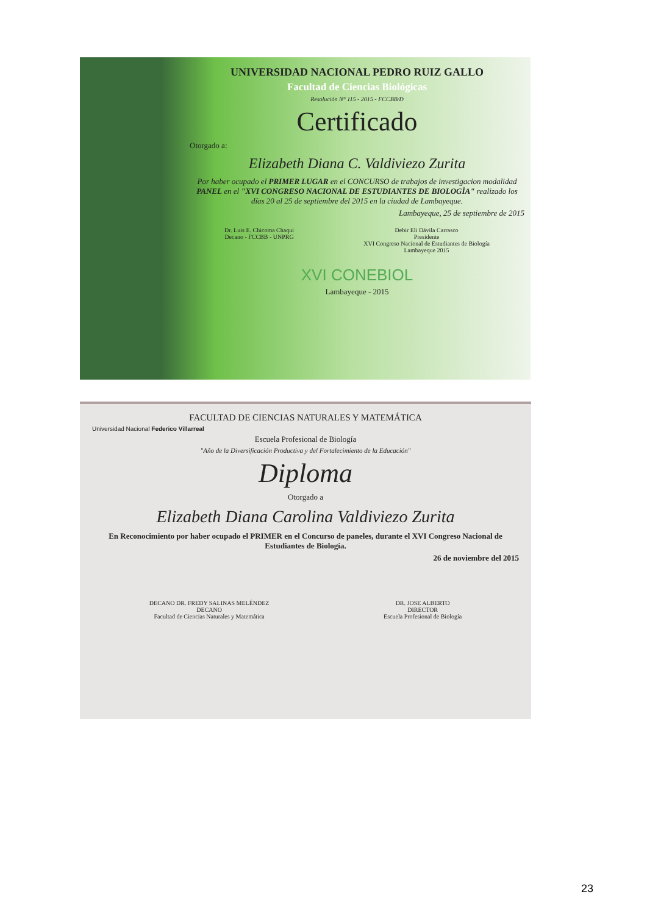UNIVERSIDAD NACIONAL PEDRO RUIZ GALLO
Facultad de Ciencias Biológicas
Resolución N° 115 - 2015 - FCCBB/D
Certificado
Otorgado a:
Elizabeth Diana C. Valdiviezo Zurita
Por haber ocupado el PRIMER LUGAR en el CONCURSO de trabajos de investigacion modalidad PANEL en el "XVI CONGRESO NACIONAL DE ESTUDIANTES DE BIOLOGÌA" realizado los días 20 al 25 de septiembre del 2015 en la ciudad de Lambayeque.
Lambayeque, 25 de septiembre de 2015
Dr. Luis E. Chicoma Chaqui
Decano - FCCBB - UNPRG
Debir Eli Dávila Carrasco
Presidente
XVI Congreso Nacional de Estudiantes de Biología
Lambayeque 2015
XVI CONEBIOL
Lambayeque - 2015
FACULTAD DE CIENCIAS NATURALES Y MATEMÁTICA
Universidad Nacional Federico Villarreal
Escuela Profesional de Biología
"Año de la Diversificación Productiva y del Fortalecimiento de la Educación"
Diploma
Otorgado a
Elizabeth Diana Carolina Valdiviezo Zurita
En Reconocimiento por haber ocupado el PRIMER en el Concurso de paneles, durante el XVI Congreso Nacional de Estudiantes de Biología.
26 de noviembre del 2015
DECANO DR. FREDY SALINAS MELÉNDEZ
DECANO
Facultad de Ciencias Naturales y Matemática
DR. JOSE ALBERTO
DIRECTOR
Escuela Profesional de Biología
23